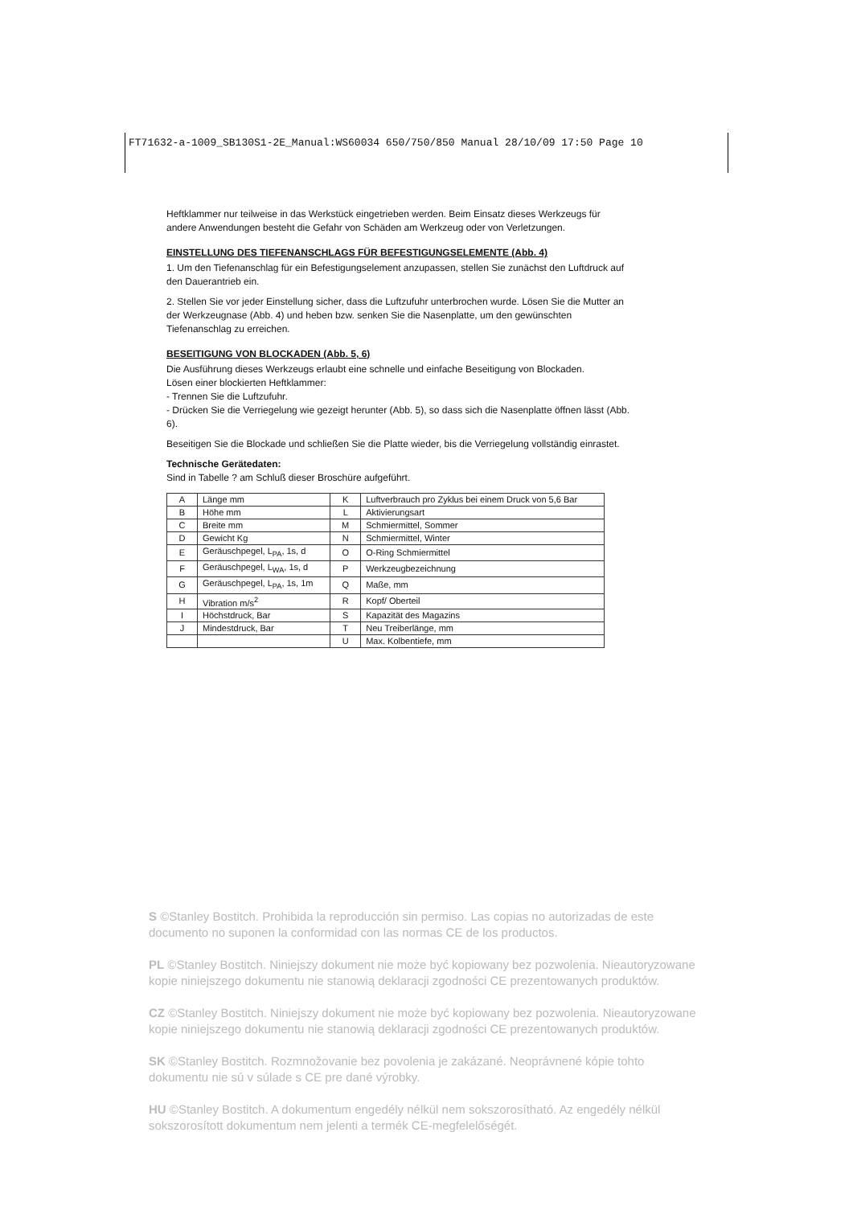FT71632-a-1009_SB130S1-2E_Manual:WS60034 650/750/850 Manual 28/10/09 17:50 Page 10
Heftklammer nur teilweise in das Werkstück eingetrieben werden. Beim Einsatz dieses Werkzeugs für andere Anwendungen besteht die Gefahr von Schäden am Werkzeug oder von Verletzungen.
EINSTELLUNG DES TIEFENANSCHLAGS FÜR BEFESTIGUNGSELEMENTE (Abb. 4)
1. Um den Tiefenanschlag für ein Befestigungselement anzupassen, stellen Sie zunächst den Luftdruck auf den Dauerantrieb ein.
2. Stellen Sie vor jeder Einstellung sicher, dass die Luftzufuhr unterbrochen wurde. Lösen Sie die Mutter an der Werkzeugnase (Abb. 4) und heben bzw. senken Sie die Nasenplatte, um den gewünschten Tiefenanschlag zu erreichen.
BESEITIGUNG VON BLOCKADEN (Abb. 5, 6)
Die Ausführung dieses Werkzeugs erlaubt eine schnelle und einfache Beseitigung von Blockaden.
Lösen einer blockierten Heftklammer:
- Trennen Sie die Luftzufuhr.
- Drücken Sie die Verriegelung wie gezeigt herunter (Abb. 5), so dass sich die Nasenplatte öffnen lässt (Abb. 6).
Beseitigen Sie die Blockade und schließen Sie die Platte wieder, bis die Verriegelung vollständig einrastet.
Technische Gerätedaten:
Sind in Tabelle ? am Schluß dieser Broschüre aufgeführt.
| A | Länge mm | K | Luftverbrauch pro Zyklus bei einem Druck von 5,6 Bar |
| B | Höhe mm | L | Aktivierungsart |
| C | Breite mm | M | Schmiermittel, Sommer |
| D | Gewicht Kg | N | Schmiermittel, Winter |
| E | Geräuschpegel, L<sub>PA</sub>, 1s, d | O | O-Ring Schmiermittel |
| F | Geräuschpegel, L<sub>WA</sub>, 1s, d | P | Werkzeugbezeichnung |
| G | Geräuschpegel, L<sub>PA</sub>, 1s, 1m | Q | Maße, mm |
| H | Vibration m/s<sup>2</sup> | R | Kopf/ Oberteil |
| I | Höchstdruck, Bar | S | Kapazität des Magazins |
| J | Mindestdruck, Bar | T | Neu Treiberlänge, mm |
| | | U | Max. Kolbentiefe, mm |
S ©Stanley Bostitch. Prohibida la reproducción sin permiso. Las copias no autorizadas de este documento no suponen la conformidad con las normas CE de los productos.
PL ©Stanley Bostitch. Niniejszy dokument nie może być kopiowany bez pozwolenia. Nieautoryzowane kopie niniejszego dokumentu nie stanowią deklaracji zgodności CE prezentowanych produktów.
CZ ©Stanley Bostitch. Niniejszy dokument nie może być kopiowany bez pozwolenia. Nieautoryzowane kopie niniejszego dokumentu nie stanowią deklaracji zgodności CE prezentowanych produktów.
SK ©Stanley Bostitch. Rozmnožovanie bez povolenia je zakázané. Neoprávnené kópie tohto dokumentu nie sú v súlade s CE pre dané výrobky.
HU ©Stanley Bostitch. A dokumentum engedély nélkül nem sokszorosítható. Az engedély nélkül sokszorosított dokumentum nem jelenti a termék CE-megfelelőségét.